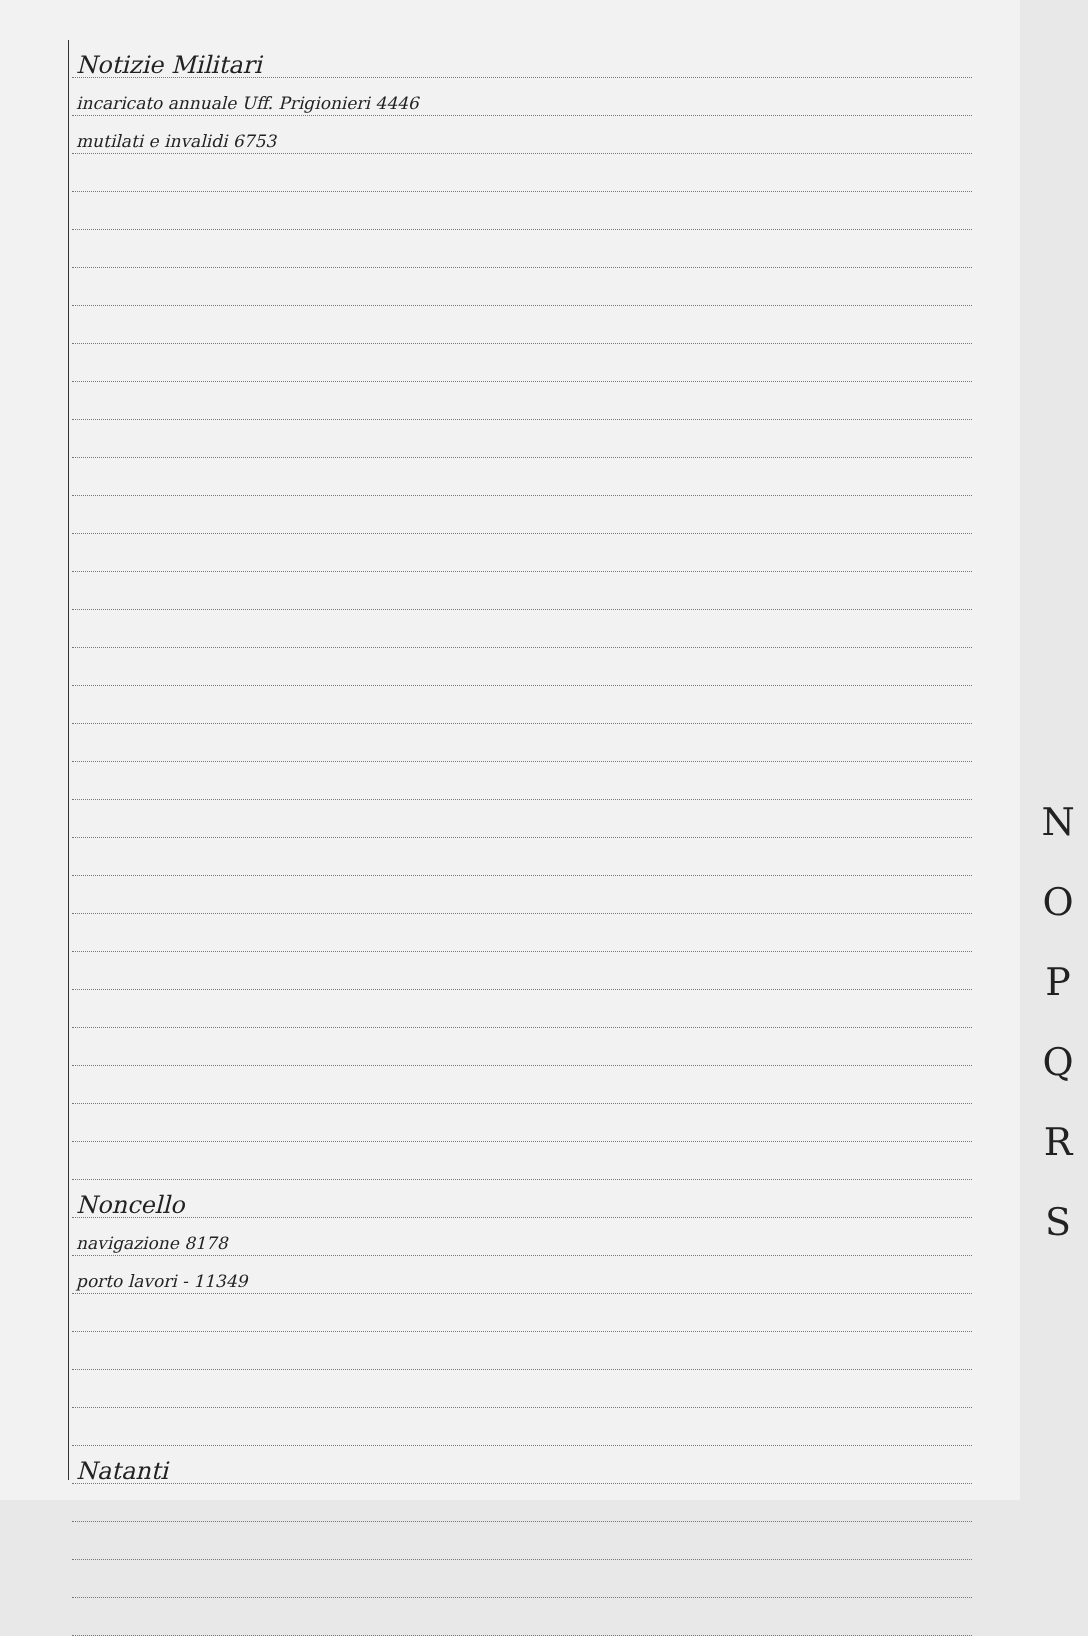Notizie Militari
incaricato annuale Uff. Prigionieri 4446
mutilati e invalidi 6753
Noncello
navigazione 8178
porto lavori - 11349
Natanti
N
O
P
Q
R
S